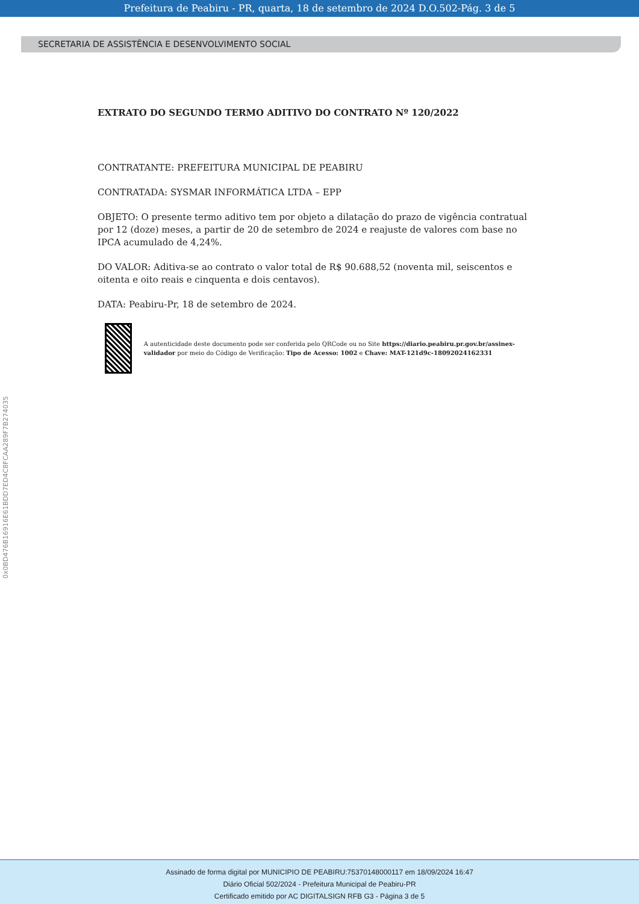Prefeitura de Peabiru - PR, quarta, 18 de setembro de 2024 D.O.502-Pág. 3 de 5
SECRETARIA DE ASSISTÊNCIA E DESENVOLVIMENTO SOCIAL
EXTRATO DO SEGUNDO TERMO ADITIVO DO CONTRATO Nº 120/2022
CONTRATANTE: PREFEITURA MUNICIPAL DE PEABIRU
CONTRATADA: SYSMAR INFORMÁTICA LTDA – EPP
OBJETO: O presente termo aditivo tem por objeto a dilatação do prazo de vigência contratual por 12 (doze) meses, a partir de 20 de setembro de 2024 e reajuste de valores com base no IPCA acumulado de 4,24%.
DO VALOR: Aditiva-se ao contrato o valor total de R$ 90.688,52 (noventa mil, seiscentos e oitenta e oito reais e cinquenta e dois centavos).
DATA: Peabiru-Pr, 18 de setembro de 2024.
A autenticidade deste documento pode ser conferida pelo QRCode ou no Site https://diario.peabiru.pr.gov.br/assinex-validador por meio do Código de Verificação: Tipo de Acesso: 1002 e Chave: MAT-121d9c-18092024162331
0x0BD476B16916E61BDD7ED4C8FCAA289F7B274035
Assinado de forma digital por MUNICIPIO DE PEABIRU:75370148000117 em 18/09/2024 16:47
Diário Oficial 502/2024 - Prefeitura Municipal de Peabiru-PR
Certificado emitido por AC DIGITALSIGN RFB G3 - Página 3 de 5